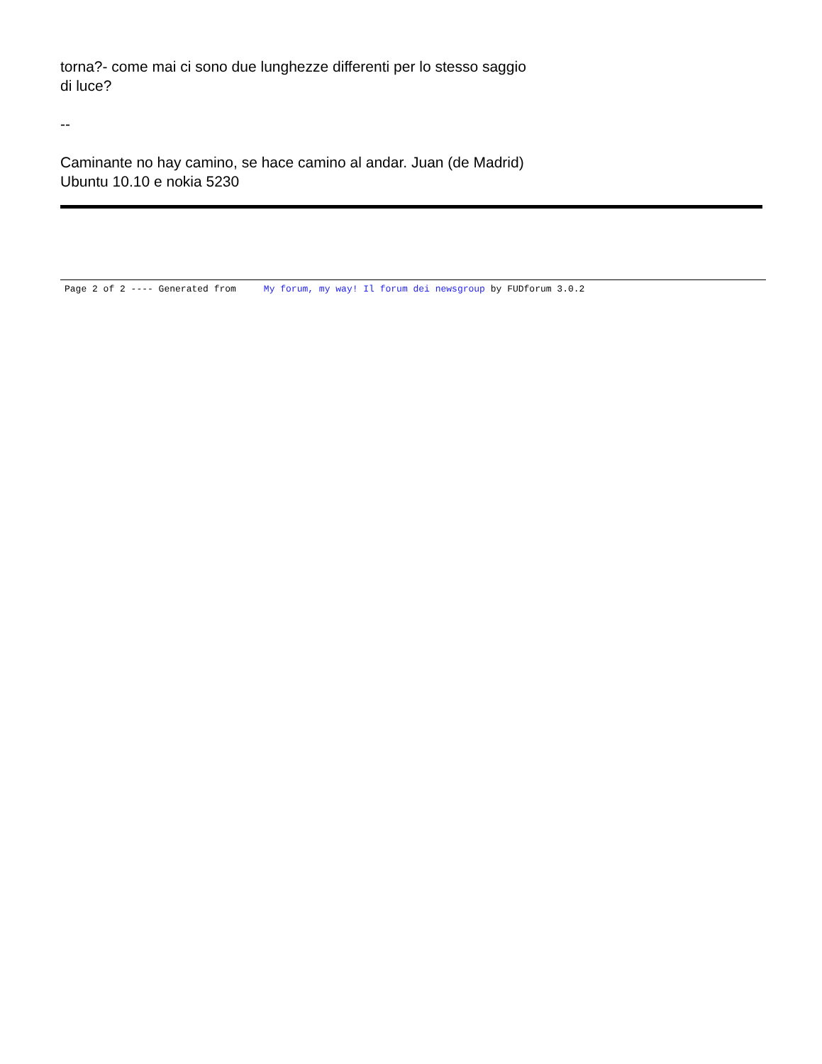torna?- come mai ci sono due lunghezze differenti per lo stesso saggio
di luce?
--
Caminante no hay camino, se hace camino al andar. Juan (de Madrid)
Ubuntu 10.10 e nokia 5230
Page 2 of 2 ---- Generated from My forum, my way! Il forum dei newsgroup by FUDforum 3.0.2